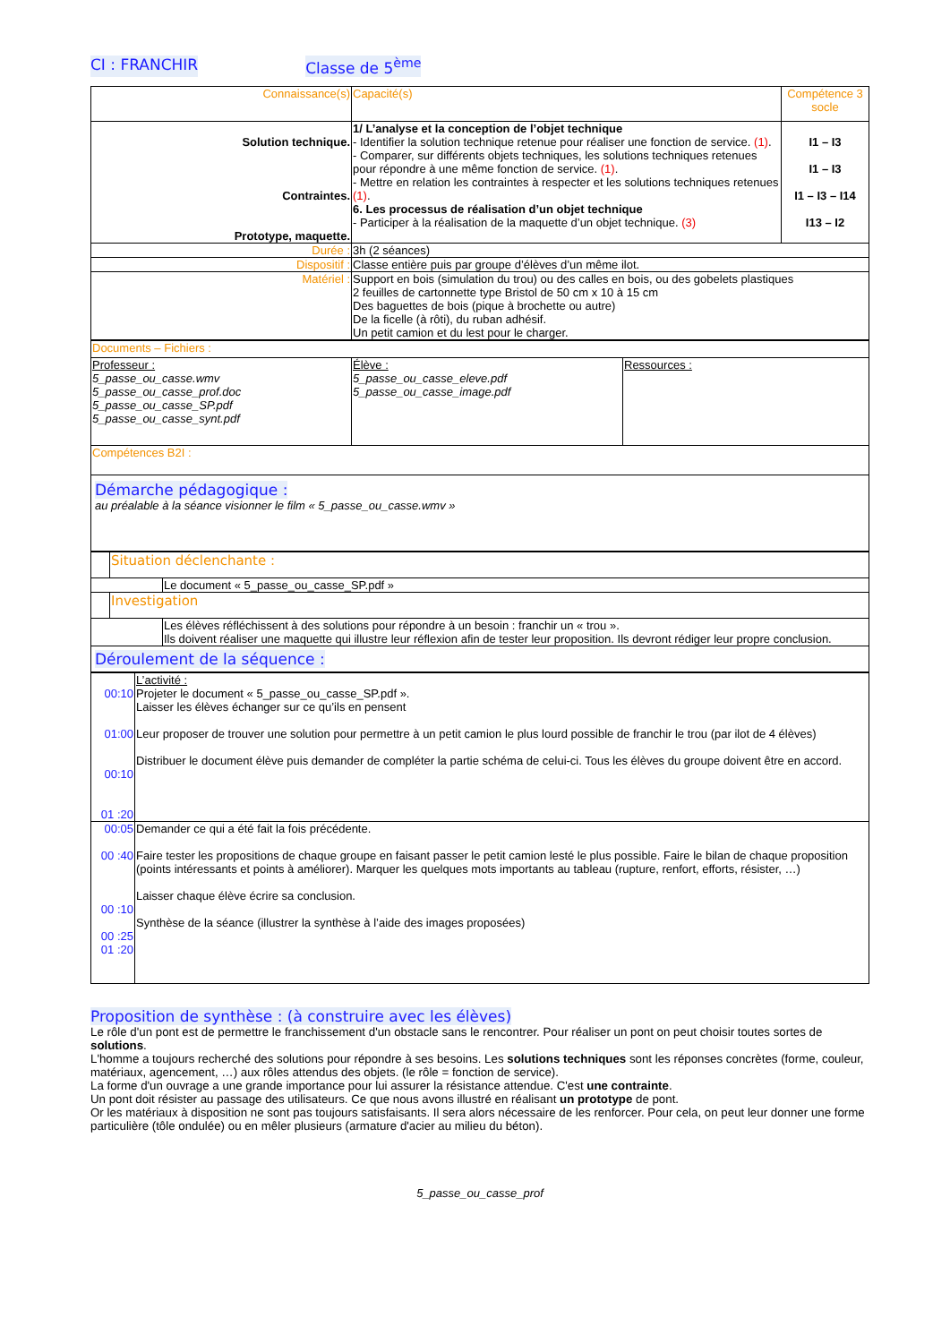CI : FRANCHIR Classe de 5<sup>ème</sup>
| Connaissance(s) | Capacité(s) | Compétence 3 socle |
| --- | --- | --- |
| Solution technique. Contraintes. Prototype, maquette. | 1/ L’analyse et la conception de l’objet technique - Identifier la solution technique retenue pour réaliser une fonction de service. (1) . - Comparer, sur différents objets techniques, les solutions techniques retenues pour répondre à une même fonction de service. (1) . - Mettre en relation les contraintes à respecter et les solutions techniques retenues (1) . 6. Les processus de réalisation d’un objet technique - Participer à la réalisation de la maquette d’un objet technique. (3) | I1 – I3 I1 – I3 I1 – I3 – I14 I13 – I2 |
| Durée : | 3h (2 séances) | |
| Dispositif : | Classe entière puis par groupe d’élèves d’un même ilot. | |
| Matériel : | Support en bois (simulation du trou) ou des calles en bois, ou des gobelets plastiques 2 feuilles de cartonnette type Bristol de 50 cm x 10 à 15 cm Des baguettes de bois (pique à brochette ou autre) De la ficelle (à rôti), du ruban adhésif. Un petit camion et du lest pour le charger. | |
| Documents – Fichiers : | | |
| Professeur : 5_passe_ou_casse.wmv 5_passe_ou_casse_prof.doc 5_passe_ou_casse_SP.pdf 5_passe_ou_casse_synt.pdf | Élève : 5_passe_ou_casse_eleve.pdf 5_passe_ou_casse_image.pdf | Ressources : |
| Compétences B2I : | | |
| Démarche pédagogique : au préalable à la séance visionner le film « 5_passe_ou_casse.wmv » | | |
| | Situation déclenchante : | |
| | | Le document « 5_passe_ou_casse_SP.pdf » |
| | Investigation | |
| | | Les élèves réfléchissent à des solutions pour répondre à un besoin : franchir un « trou ». Ils doivent réaliser une maquette qui illustre leur réflexion afin de tester leur proposition. Ils devront rédiger leur propre conclusion. |
| Déroulement de la séquence : | | |
| 00:10 01:00 00:10 01 :20 | L’activité : Projeter le document « 5_passe_ou_casse_SP.pdf ». Laisser les élèves échanger sur ce qu’ils en pensent Leur proposer de trouver une solution pour permettre à un petit camion le plus lourd possible de franchir le trou (par ilot de 4 élèves) Distribuer le document élève puis demander de compléter la partie schéma de celui-ci. Tous les élèves du groupe doivent être en accord. |
| 00:05 00 :40 00 :10 00 :25 01 :20 | Demander ce qui a été fait la fois précédente. Faire tester les propositions de chaque groupe en faisant passer le petit camion lesté le plus possible. Faire le bilan de chaque proposition (points intéressants et points à améliorer). Marquer les quelques mots importants au tableau (rupture, renfort, efforts, résister, …) Laisser chaque élève écrire sa conclusion. Synthèse de la séance (illustrer la synthèse à l’aide des images proposées) |
Proposition de synthèse : (à construire avec les élèves)
Le rôle d'un pont est de permettre le franchissement d'un obstacle sans le rencontrer. Pour réaliser un pont on peut choisir toutes sortes de solutions.
L'homme a toujours recherché des solutions pour répondre à ses besoins. Les solutions techniques sont les réponses concrètes (forme, couleur, matériaux, agencement, …) aux rôles attendus des objets. (le rôle = fonction de service).
La forme d'un ouvrage a une grande importance pour lui assurer la résistance attendue. C'est une contrainte.
Un pont doit résister au passage des utilisateurs. Ce que nous avons illustré en réalisant un prototype de pont.
Or les matériaux à disposition ne sont pas toujours satisfaisants. Il sera alors nécessaire de les renforcer. Pour cela, on peut leur donner une forme particulière (tôle ondulée) ou en mêler plusieurs (armature d'acier au milieu du béton).
5_passe_ou_casse_prof